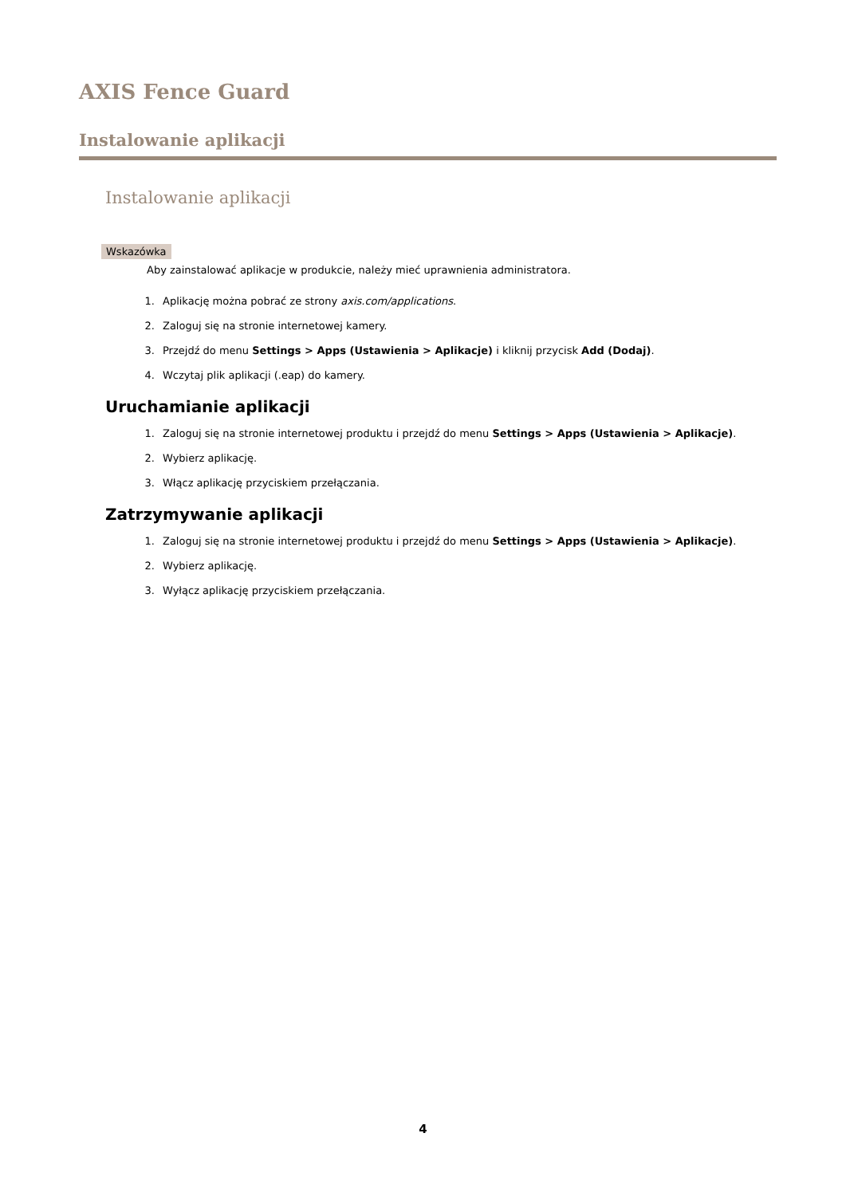AXIS Fence Guard
Instalowanie aplikacji
Instalowanie aplikacji
Wskazówka
Aby zainstalować aplikacje w produkcie, należy mieć uprawnienia administratora.
1. Aplikację można pobrać ze strony axis.com/applications.
2. Zaloguj się na stronie internetowej kamery.
3. Przejdź do menu Settings > Apps (Ustawienia > Aplikacje) i kliknij przycisk Add (Dodaj).
4. Wczytaj plik aplikacji (.eap) do kamery.
Uruchamianie aplikacji
1. Zaloguj się na stronie internetowej produktu i przejdź do menu Settings > Apps (Ustawienia > Aplikacje).
2. Wybierz aplikację.
3. Włącz aplikację przyciskiem przełączania.
Zatrzymywanie aplikacji
1. Zaloguj się na stronie internetowej produktu i przejdź do menu Settings > Apps (Ustawienia > Aplikacje).
2. Wybierz aplikację.
3. Wyłącz aplikację przyciskiem przełączania.
4